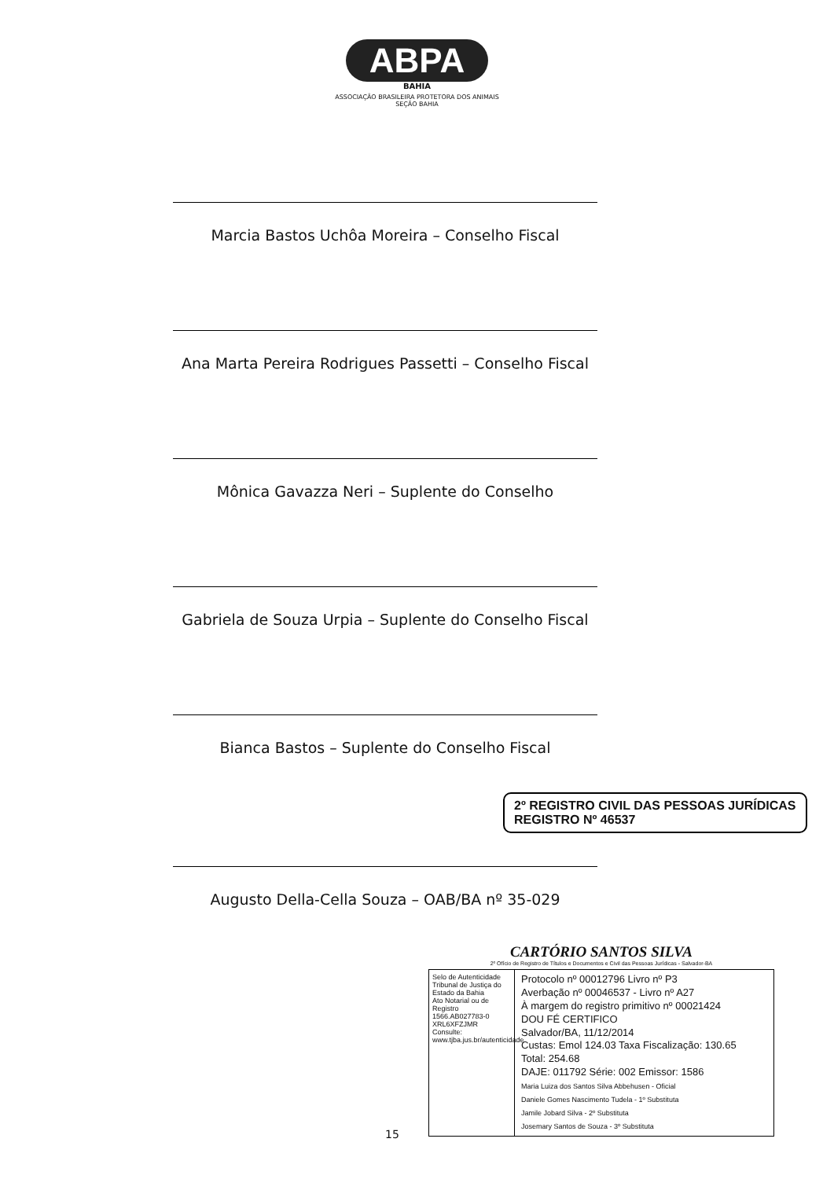ABPA
BAHIA
ASSOCIAÇÃO BRASILEIRA PROTETORA DOS ANIMAIS
SEÇÃO BAHIA
Marcia Bastos Uchôa Moreira – Conselho Fiscal
Ana Marta Pereira Rodrigues Passetti – Conselho Fiscal
Mônica Gavazza Neri – Suplente do Conselho
Gabriela de Souza Urpia – Suplente do Conselho Fiscal
Bianca Bastos – Suplente do Conselho Fiscal
2º REGISTRO CIVIL DAS PESSOAS JURÍDICAS
REGISTRO Nº 46537
Augusto Della-Cella Souza – OAB/BA nº 35-029
CARTÓRIO SANTOS SILVA
2º Ofício de Registro de Títulos e Documentos e Civil das Pessoas Jurídicas - Salvador-BA
Selo de Autenticidade
Tribunal de Justiça do Estado da Bahia
Ato Notarial ou de Registro
1566.AB027783-0
XRL6XFZJMR
Consulte:
www.tjba.jus.br/autenticidade
Protocolo nº 00012796 Livro nº P3
Averbação nº 00046537 - Livro nº A27
À margem do registro primitivo nº 00021424
DOU FÉ CERTIFICO
Salvador/BA, 11/12/2014
Custas: Emol 124.03 Taxa Fiscalização: 130.65
Total: 254.68
DAJE: 011792 Série: 002 Emissor: 1586
Maria Luiza dos Santos Silva Abbehusen - Oficial
Daniele Gomes Nascimento Tudela - 1º Substituta
Jamile Jobard Silva - 2º Substituta
Josemary Santos de Souza - 3º Substituta
15